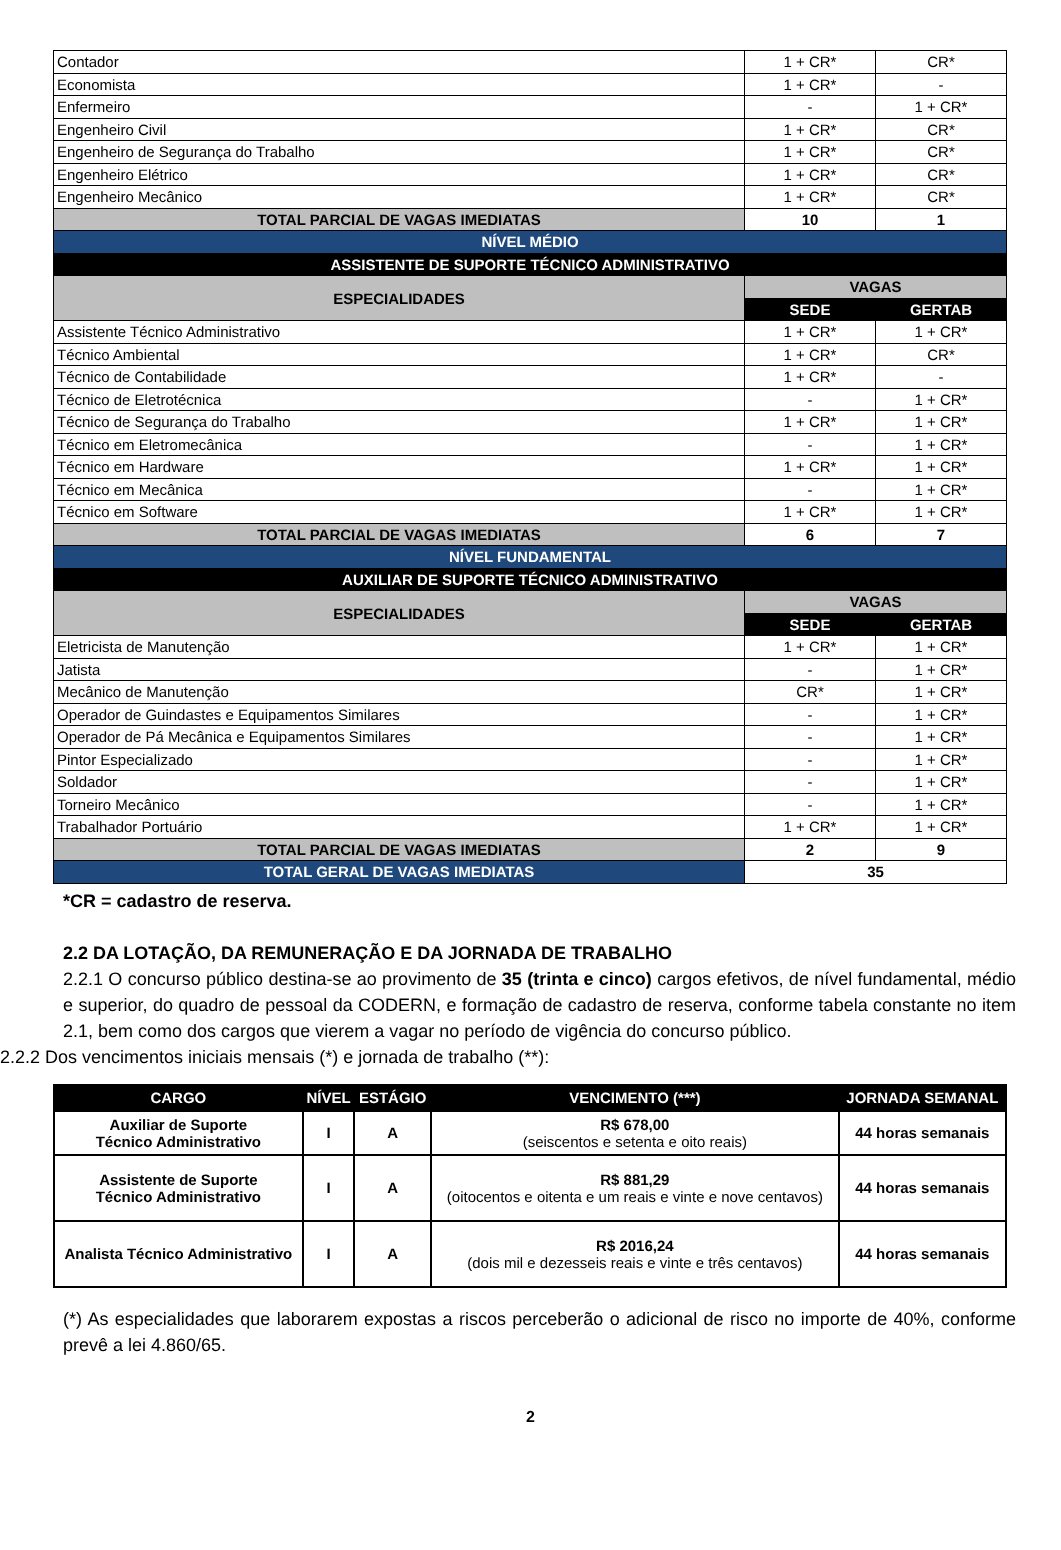| Contador | 1 + CR* | CR* |
| Economista | 1 + CR* | - |
| Enfermeiro | - | 1 + CR* |
| Engenheiro Civil | 1 + CR* | CR* |
| Engenheiro de Segurança do Trabalho | 1 + CR* | CR* |
| Engenheiro Elétrico | 1 + CR* | CR* |
| Engenheiro Mecânico | 1 + CR* | CR* |
| TOTAL PARCIAL DE VAGAS IMEDIATAS | 10 | 1 |
| NÍVEL MÉDIO | | |
| ASSISTENTE DE SUPORTE TÉCNICO ADMINISTRATIVO | | |
| ESPECIALIDADES | VAGAS | |
| | SEDE | GERTAB |
| Assistente Técnico Administrativo | 1 + CR* | 1 + CR* |
| Técnico Ambiental | 1 + CR* | CR* |
| Técnico de Contabilidade | 1 + CR* | - |
| Técnico de Eletrotécnica | - | 1 + CR* |
| Técnico de Segurança do Trabalho | 1 + CR* | 1 + CR* |
| Técnico em Eletromecânica | - | 1 + CR* |
| Técnico em Hardware | 1 + CR* | 1 + CR* |
| Técnico em Mecânica | - | 1 + CR* |
| Técnico em Software | 1 + CR* | 1 + CR* |
| TOTAL PARCIAL DE VAGAS IMEDIATAS | 6 | 7 |
| NÍVEL FUNDAMENTAL | | |
| AUXILIAR DE SUPORTE TÉCNICO ADMINISTRATIVO | | |
| ESPECIALIDADES | VAGAS | |
| | SEDE | GERTAB |
| Eletricista de Manutenção | 1 + CR* | 1 + CR* |
| Jatista | - | 1 + CR* |
| Mecânico de Manutenção | CR* | 1 + CR* |
| Operador de Guindastes e Equipamentos Similares | - | 1 + CR* |
| Operador de Pá Mecânica e Equipamentos Similares | - | 1 + CR* |
| Pintor Especializado | - | 1 + CR* |
| Soldador | - | 1 + CR* |
| Torneiro Mecânico | - | 1 + CR* |
| Trabalhador Portuário | 1 + CR* | 1 + CR* |
| TOTAL PARCIAL DE VAGAS IMEDIATAS | 2 | 9 |
| TOTAL GERAL DE VAGAS IMEDIATAS | 35 | |
*CR = cadastro de reserva.
2.2 DA LOTAÇÃO, DA REMUNERAÇÃO E DA JORNADA DE TRABALHO
2.2.1 O concurso público destina-se ao provimento de 35 (trinta e cinco) cargos efetivos, de nível fundamental, médio e superior, do quadro de pessoal da CODERN, e formação de cadastro de reserva, conforme tabela constante no item 2.1, bem como dos cargos que vierem a vagar no período de vigência do concurso público.
2.2.2 Dos vencimentos iniciais mensais (*) e jornada de trabalho (**):
| CARGO | NÍVEL | ESTÁGIO | VENCIMENTO (***) | JORNADA SEMANAL |
| --- | --- | --- | --- | --- |
| Auxiliar de Suporte Técnico Administrativo | I | A | R$ 678,00 (seiscentos e setenta e oito reais) | 44 horas semanais |
| Assistente de Suporte Técnico Administrativo | I | A | R$ 881,29 (oitocentos e oitenta e um reais e vinte e nove centavos) | 44 horas semanais |
| Analista Técnico Administrativo | I | A | R$ 2016,24 (dois mil e dezesseis reais e vinte e três centavos) | 44 horas semanais |
(*) As especialidades que laborarem expostas a riscos perceberão o adicional de risco no importe de 40%, conforme prevê a lei 4.860/65.
2